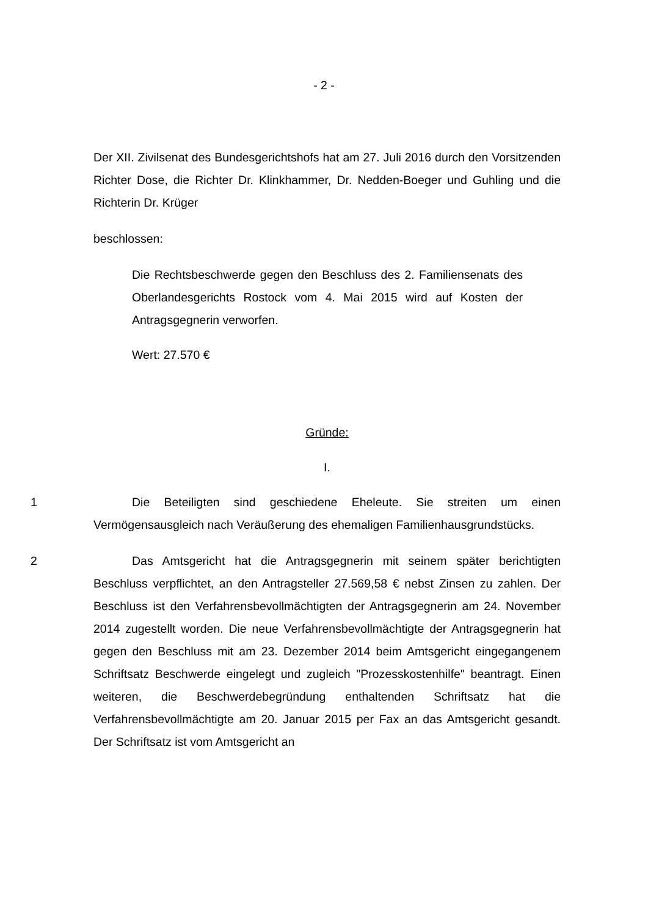- 2 -
Der XII. Zivilsenat des Bundesgerichtshofs hat am 27. Juli 2016 durch den Vorsitzenden Richter Dose, die Richter Dr. Klinkhammer, Dr. Nedden-Boeger und Guhling und die Richterin Dr. Krüger
beschlossen:
Die Rechtsbeschwerde gegen den Beschluss des 2. Familiensenats des Oberlandesgerichts Rostock vom 4. Mai 2015 wird auf Kosten der Antragsgegnerin verworfen.
Wert: 27.570 €
Gründe:
I.
1 Die Beteiligten sind geschiedene Eheleute. Sie streiten um einen Vermögensausgleich nach Veräußerung des ehemaligen Familienhausgrundstücks.
2 Das Amtsgericht hat die Antragsgegnerin mit seinem später berichtigten Beschluss verpflichtet, an den Antragsteller 27.569,58 € nebst Zinsen zu zahlen. Der Beschluss ist den Verfahrensbevollmächtigten der Antragsgegnerin am 24. November 2014 zugestellt worden. Die neue Verfahrensbevollmächtigte der Antragsgegnerin hat gegen den Beschluss mit am 23. Dezember 2014 beim Amtsgericht eingegangenem Schriftsatz Beschwerde eingelegt und zugleich "Prozesskostenhilfe" beantragt. Einen weiteren, die Beschwerdebegründung enthaltenden Schriftsatz hat die Verfahrensbevollmächtigte am 20. Januar 2015 per Fax an das Amtsgericht gesandt. Der Schriftsatz ist vom Amtsgericht an